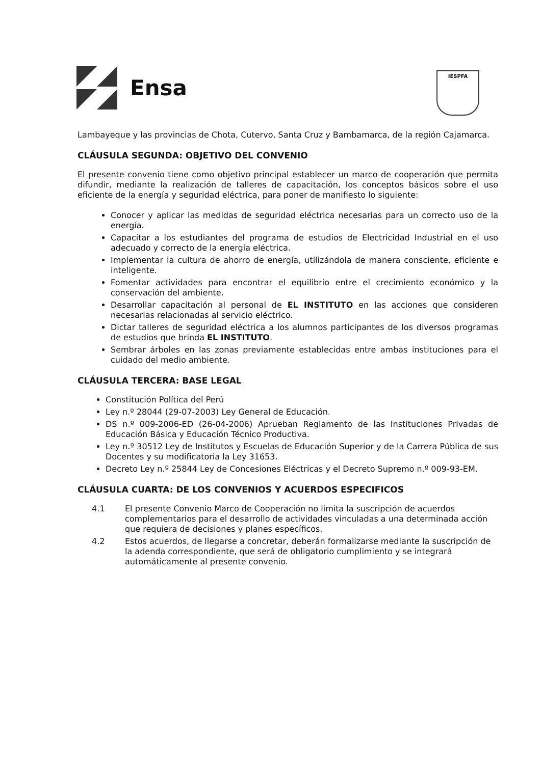Ensa
IESPFA
Lambayeque y las provincias de Chota, Cutervo, Santa Cruz y Bambamarca, de la región Cajamarca.
CLÁUSULA SEGUNDA: OBJETIVO DEL CONVENIO
El presente convenio tiene como objetivo principal establecer un marco de cooperación que permita difundir, mediante la realización de talleres de capacitación, los conceptos básicos sobre el uso eficiente de la energía y seguridad eléctrica, para poner de manifiesto lo siguiente:
Conocer y aplicar las medidas de seguridad eléctrica necesarias para un correcto uso de la energía.
Capacitar a los estudiantes del programa de estudios de Electricidad Industrial en el uso adecuado y correcto de la energía eléctrica.
Implementar la cultura de ahorro de energía, utilizándola de manera consciente, eficiente e inteligente.
Fomentar actividades para encontrar el equilibrio entre el crecimiento económico y la conservación del ambiente.
Desarrollar capacitación al personal de EL INSTITUTO en las acciones que consideren necesarias relacionadas al servicio eléctrico.
Dictar talleres de seguridad eléctrica a los alumnos participantes de los diversos programas de estudios que brinda EL INSTITUTO.
Sembrar árboles en las zonas previamente establecidas entre ambas instituciones para el cuidado del medio ambiente.
CLÁUSULA TERCERA: BASE LEGAL
Constitución Política del Perú
Ley n.º 28044 (29-07-2003) Ley General de Educación.
DS n.º 009-2006-ED (26-04-2006) Aprueban Reglamento de las Instituciones Privadas de Educación Básica y Educación Técnico Productiva.
Ley n.º 30512 Ley de Institutos y Escuelas de Educación Superior y de la Carrera Pública de sus Docentes y su modificatoria la Ley 31653.
Decreto Ley n.º 25844 Ley de Concesiones Eléctricas y el Decreto Supremo n.º 009-93-EM.
CLÁUSULA CUARTA: DE LOS CONVENIOS Y ACUERDOS ESPECIFICOS
4.1 El presente Convenio Marco de Cooperación no limita la suscripción de acuerdos complementarios para el desarrollo de actividades vinculadas a una determinada acción que requiera de decisiones y planes específicos.
4.2 Estos acuerdos, de llegarse a concretar, deberán formalizarse mediante la suscripción de la adenda correspondiente, que será de obligatorio cumplimiento y se integrará automáticamente al presente convenio.